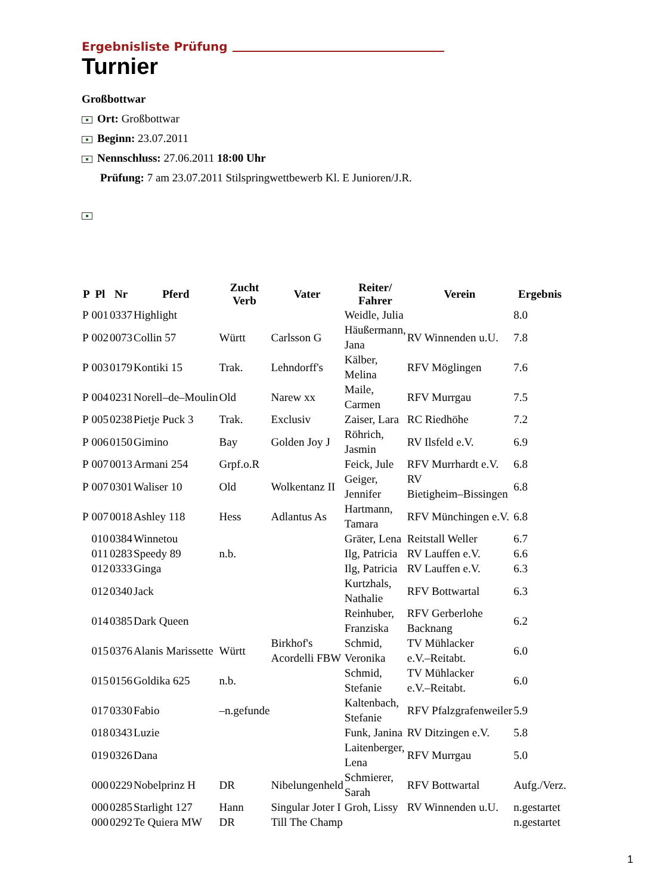Ergebnisliste Prüfung
Turnier
Großbottwar
Ort: Großbottwar
Beginn: 23.07.2011
Nennschluss: 27.06.2011 18:00 Uhr
Prüfung: 7 am 23.07.2011 Stilspringwettbewerb Kl. E Junioren/J.R.
| P | Pl | Nr | Pferd | Zucht Verb | Vater | Reiter/ Fahrer | Verein | Ergebnis |
| --- | --- | --- | --- | --- | --- | --- | --- | --- |
| P | 001 | 0337 | Highlight | | | Weidle, Julia | | 8.0 |
| P | 002 | 0073 | Collin 57 | Württ | Carlsson G | Häußermann, Jana | RV Winnenden u.U. | 7.8 |
| P | 003 | 0179 | Kontiki 15 | Trak. | Lehndorff's | Kälber, Melina | RFV Möglingen | 7.6 |
| P | 004 | 0231 | Norell–de–Moulin | Old | Narew xx | Maile, Carmen | RFV Murrgau | 7.5 |
| P | 005 | 0238 | Pietje Puck 3 | Trak. | Exclusiv | Zaiser, Lara | RC Riedhöhe | 7.2 |
| P | 006 | 0150 | Gimino | Bay | Golden Joy J | Röhrich, Jasmin | RV Ilsfeld e.V. | 6.9 |
| P | 007 | 0013 | Armani 254 | Grpf.o.R | | Feick, Jule | RFV Murrhardt e.V. | 6.8 |
| P | 007 | 0301 | Waliser 10 | Old | Wolkentanz II | Geiger, Jennifer | RV Bietigheim–Bissingen | 6.8 |
| P | 007 | 0018 | Ashley 118 | Hess | Adlantus As | Hartmann, Tamara | RFV Münchingen e.V. | 6.8 |
| | 010 | 0384 | Winnetou | | | Gräter, Lena | Reitstall Weller | 6.7 |
| | 011 | 0283 | Speedy 89 | n.b. | | Ilg, Patricia | RV Lauffen e.V. | 6.6 |
| | 012 | 0333 | Ginga | | | Ilg, Patricia | RV Lauffen e.V. | 6.3 |
| | 012 | 0340 | Jack | | | Kurtzhals, Nathalie | RFV Bottwartal | 6.3 |
| | 014 | 0385 | Dark Queen | | | Reinhuber, Franziska | RFV Gerberlohe Backnang | 6.2 |
| | 015 | 0376 | Alanis Marissette | Württ | Birkhof's Acordelli FBW | Schmid, Veronika | TV Mühlacker e.V.–Reitabt. | 6.0 |
| | 015 | 0156 | Goldika 625 | n.b. | | Schmid, Stefanie | TV Mühlacker e.V.–Reitabt. | 6.0 |
| | 017 | 0330 | Fabio | –n.gefunde | | Kaltenbach, Stefanie | RFV Pfalzgrafenweiler | 5.9 |
| | 018 | 0343 | Luzie | | | Funk, Janina | RV Ditzingen e.V. | 5.8 |
| | 019 | 0326 | Dana | | | Laitenberger, Lena | RFV Murrgau | 5.0 |
| | 000 | 0229 | Nobelprinz H | DR | Nibelungenheld | Schmierer, Sarah | RFV Bottwartal | Aufg./Verz. |
| | 000 | 0285 | Starlight 127 | Hann | Singular Joter I | Groh, Lissy | RV Winnenden u.U. | n.gestartet |
| | 000 | 0292 | Te Quiera MW | DR | Till The Champ | | | n.gestartet |
1